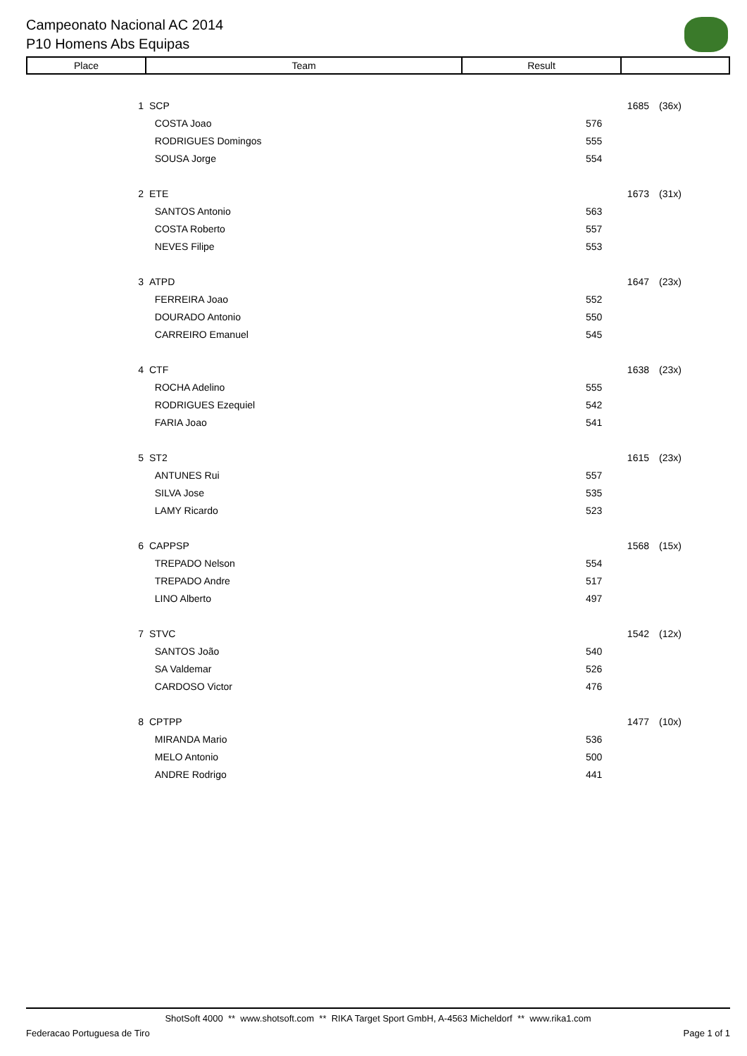Campeonato Nacional AC 2014
P10 Homens Abs Equipas
| Place | Team | Result | |
| --- | --- | --- | --- |
| 1 | SCP | 1685 | (36x) |
| | COSTA Joao | 576 | |
| | RODRIGUES Domingos | 555 | |
| | SOUSA Jorge | 554 | |
| 2 | ETE | 1673 | (31x) |
| | SANTOS Antonio | 563 | |
| | COSTA Roberto | 557 | |
| | NEVES Filipe | 553 | |
| 3 | ATPD | 1647 | (23x) |
| | FERREIRA Joao | 552 | |
| | DOURADO Antonio | 550 | |
| | CARREIRO Emanuel | 545 | |
| 4 | CTF | 1638 | (23x) |
| | ROCHA Adelino | 555 | |
| | RODRIGUES Ezequiel | 542 | |
| | FARIA Joao | 541 | |
| 5 | ST2 | 1615 | (23x) |
| | ANTUNES Rui | 557 | |
| | SILVA Jose | 535 | |
| | LAMY Ricardo | 523 | |
| 6 | CAPPSP | 1568 | (15x) |
| | TREPADO Nelson | 554 | |
| | TREPADO Andre | 517 | |
| | LINO Alberto | 497 | |
| 7 | STVC | 1542 | (12x) |
| | SANTOS João | 540 | |
| | SA Valdemar | 526 | |
| | CARDOSO Victor | 476 | |
| 8 | CPTPP | 1477 | (10x) |
| | MIRANDA Mario | 536 | |
| | MELO Antonio | 500 | |
| | ANDRE Rodrigo | 441 | |
ShotSoft 4000 ** www.shotsoft.com ** RIKA Target Sport GmbH, A-4563 Micheldorf ** www.rika1.com
Federacao Portuguesa de Tiro Page 1 of 1